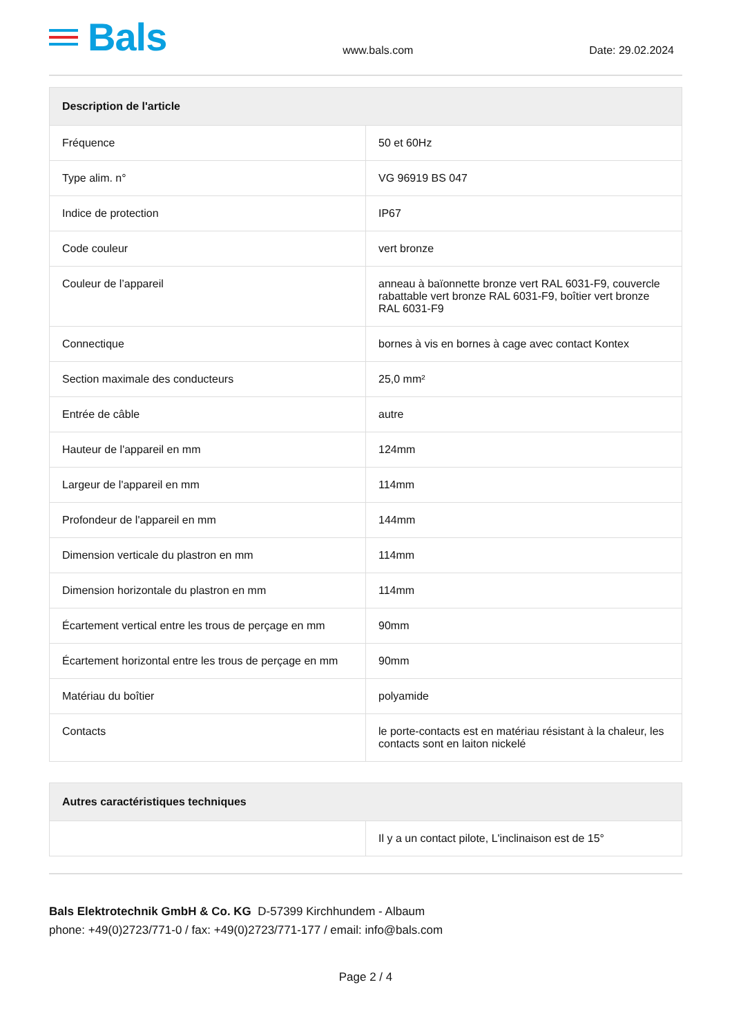Bals
www.bals.com
Date: 29.02.2024
| Description de l'article | |
| --- | --- |
| Fréquence | 50 et 60Hz |
| Type alim. n° | VG 96919 BS 047 |
| Indice de protection | IP67 |
| Code couleur | vert bronze |
| Couleur de l’appareil | anneau à baïonnette bronze vert RAL 6031-F9, couvercle rabattable vert bronze RAL 6031-F9, boîtier vert bronze RAL 6031-F9 |
| Connectique | bornes à vis en bornes à cage avec contact Kontex |
| Section maximale des conducteurs | 25,0 mm² |
| Entrée de câble | autre |
| Hauteur de l'appareil en mm | 124mm |
| Largeur de l'appareil en mm | 114mm |
| Profondeur de l'appareil en mm | 144mm |
| Dimension verticale du plastron en mm | 114mm |
| Dimension horizontale du plastron en mm | 114mm |
| Écartement vertical entre les trous de perçage en mm | 90mm |
| Écartement horizontal entre les trous de perçage en mm | 90mm |
| Matériau du boîtier | polyamide |
| Contacts | le porte-contacts est en matériau résistant à la chaleur, les contacts sont en laiton nickelé |
| Autres caractéristiques techniques | |
| --- | --- |
| | Il y a un contact pilote, L'inclinaison est de 15° |
Bals Elektrotechnik GmbH & Co. KG D-57399 Kirchhundem - Albaum
phone: +49(0)2723/771-0 / fax: +49(0)2723/771-177 / email: info@bals.com
Page 2 / 4